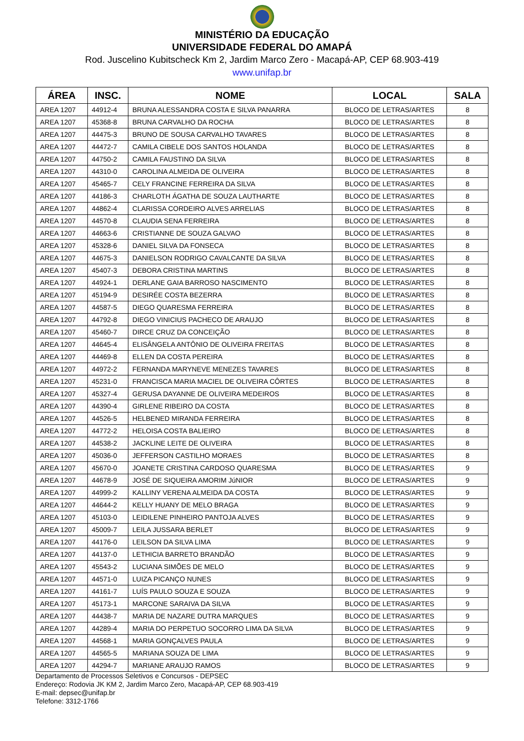MINISTÉRIO DA EDUCAÇÃO
UNIVERSIDADE FEDERAL DO AMAPÁ
Rod. Juscelino Kubitscheck Km 2, Jardim Marco Zero - Macapá-AP, CEP 68.903-419
www.unifap.br
| ÁREA | INSC. | NOME | LOCAL | SALA |
| --- | --- | --- | --- | --- |
| AREA 1207 | 44912-4 | BRUNA ALESSANDRA COSTA E SILVA PANARRA | BLOCO DE LETRAS/ARTES | 8 |
| AREA 1207 | 45368-8 | BRUNA CARVALHO DA ROCHA | BLOCO DE LETRAS/ARTES | 8 |
| AREA 1207 | 44475-3 | BRUNO DE SOUSA CARVALHO TAVARES | BLOCO DE LETRAS/ARTES | 8 |
| AREA 1207 | 44472-7 | CAMILA CIBELE DOS SANTOS HOLANDA | BLOCO DE LETRAS/ARTES | 8 |
| AREA 1207 | 44750-2 | CAMILA FAUSTINO DA SILVA | BLOCO DE LETRAS/ARTES | 8 |
| AREA 1207 | 44310-0 | CAROLINA ALMEIDA DE OLIVEIRA | BLOCO DE LETRAS/ARTES | 8 |
| AREA 1207 | 45465-7 | CELY FRANCINE FERREIRA DA SILVA | BLOCO DE LETRAS/ARTES | 8 |
| AREA 1207 | 44186-3 | CHARLOTH ÁGATHA DE SOUZA LAUTHARTE | BLOCO DE LETRAS/ARTES | 8 |
| AREA 1207 | 44862-4 | CLARISSA CORDEIRO ALVES ARRELIAS | BLOCO DE LETRAS/ARTES | 8 |
| AREA 1207 | 44570-8 | CLAUDIA SENA FERREIRA | BLOCO DE LETRAS/ARTES | 8 |
| AREA 1207 | 44663-6 | CRISTIANNE DE SOUZA GALVAO | BLOCO DE LETRAS/ARTES | 8 |
| AREA 1207 | 45328-6 | DANIEL SILVA DA FONSECA | BLOCO DE LETRAS/ARTES | 8 |
| AREA 1207 | 44675-3 | DANIELSON RODRIGO CAVALCANTE DA SILVA | BLOCO DE LETRAS/ARTES | 8 |
| AREA 1207 | 45407-3 | DEBORA CRISTINA MARTINS | BLOCO DE LETRAS/ARTES | 8 |
| AREA 1207 | 44924-1 | DERLANE GAIA BARROSO NASCIMENTO | BLOCO DE LETRAS/ARTES | 8 |
| AREA 1207 | 45194-9 | DESIRÉE COSTA BEZERRA | BLOCO DE LETRAS/ARTES | 8 |
| AREA 1207 | 44587-5 | DIEGO QUARESMA FERREIRA | BLOCO DE LETRAS/ARTES | 8 |
| AREA 1207 | 44792-8 | DIEGO VINICIUS PACHECO DE ARAUJO | BLOCO DE LETRAS/ARTES | 8 |
| AREA 1207 | 45460-7 | DIRCE CRUZ DA CONCEIÇÃO | BLOCO DE LETRAS/ARTES | 8 |
| AREA 1207 | 44645-4 | ELISÂNGELA ANTÔNIO DE OLIVEIRA FREITAS | BLOCO DE LETRAS/ARTES | 8 |
| AREA 1207 | 44469-8 | ELLEN DA COSTA PEREIRA | BLOCO DE LETRAS/ARTES | 8 |
| AREA 1207 | 44972-2 | FERNANDA MARYNEVE MENEZES TAVARES | BLOCO DE LETRAS/ARTES | 8 |
| AREA 1207 | 45231-0 | FRANCISCA MARIA MACIEL DE OLIVEIRA CÔRTES | BLOCO DE LETRAS/ARTES | 8 |
| AREA 1207 | 45327-4 | GERUSA DAYANNE DE OLIVEIRA MEDEIROS | BLOCO DE LETRAS/ARTES | 8 |
| AREA 1207 | 44390-4 | GIRLENE RIBEIRO DA COSTA | BLOCO DE LETRAS/ARTES | 8 |
| AREA 1207 | 44526-5 | HELBENED MIRANDA FERREIRA | BLOCO DE LETRAS/ARTES | 8 |
| AREA 1207 | 44772-2 | HELOISA COSTA BALIEIRO | BLOCO DE LETRAS/ARTES | 8 |
| AREA 1207 | 44538-2 | JACKLINE LEITE DE OLIVEIRA | BLOCO DE LETRAS/ARTES | 8 |
| AREA 1207 | 45036-0 | JEFFERSON CASTILHO MORAES | BLOCO DE LETRAS/ARTES | 8 |
| AREA 1207 | 45670-0 | JOANETE CRISTINA CARDOSO QUARESMA | BLOCO DE LETRAS/ARTES | 9 |
| AREA 1207 | 44678-9 | JOSÉ DE SIQUEIRA AMORIM JúNIOR | BLOCO DE LETRAS/ARTES | 9 |
| AREA 1207 | 44999-2 | KALLINY VERENA ALMEIDA DA COSTA | BLOCO DE LETRAS/ARTES | 9 |
| AREA 1207 | 44644-2 | KELLY HUANY DE MELO BRAGA | BLOCO DE LETRAS/ARTES | 9 |
| AREA 1207 | 45103-0 | LEIDILENE PINHEIRO PANTOJA ALVES | BLOCO DE LETRAS/ARTES | 9 |
| AREA 1207 | 45009-7 | LEILA JUSSARA BERLET | BLOCO DE LETRAS/ARTES | 9 |
| AREA 1207 | 44176-0 | LEILSON DA SILVA LIMA | BLOCO DE LETRAS/ARTES | 9 |
| AREA 1207 | 44137-0 | LETHICIA BARRETO BRANDÃO | BLOCO DE LETRAS/ARTES | 9 |
| AREA 1207 | 45543-2 | LUCIANA SIMÕES DE MELO | BLOCO DE LETRAS/ARTES | 9 |
| AREA 1207 | 44571-0 | LUIZA PICANÇO NUNES | BLOCO DE LETRAS/ARTES | 9 |
| AREA 1207 | 44161-7 | LUÍS PAULO SOUZA E SOUZA | BLOCO DE LETRAS/ARTES | 9 |
| AREA 1207 | 45173-1 | MARCONE SARAIVA DA SILVA | BLOCO DE LETRAS/ARTES | 9 |
| AREA 1207 | 44438-7 | MARIA DE NAZARE DUTRA MARQUES | BLOCO DE LETRAS/ARTES | 9 |
| AREA 1207 | 44289-4 | MARIA DO PERPETUO SOCORRO LIMA DA SILVA | BLOCO DE LETRAS/ARTES | 9 |
| AREA 1207 | 44568-1 | MARIA GONÇALVES PAULA | BLOCO DE LETRAS/ARTES | 9 |
| AREA 1207 | 44565-5 | MARIANA SOUZA DE LIMA | BLOCO DE LETRAS/ARTES | 9 |
| AREA 1207 | 44294-7 | MARIANE ARAUJO RAMOS | BLOCO DE LETRAS/ARTES | 9 |
Departamento de Processos Seletivos e Concursos - DEPSEC
Endereço: Rodovia JK KM 2, Jardim Marco Zero, Macapá-AP, CEP 68.903-419
E-mail: depsec@unifap.br
Telefone: 3312-1766